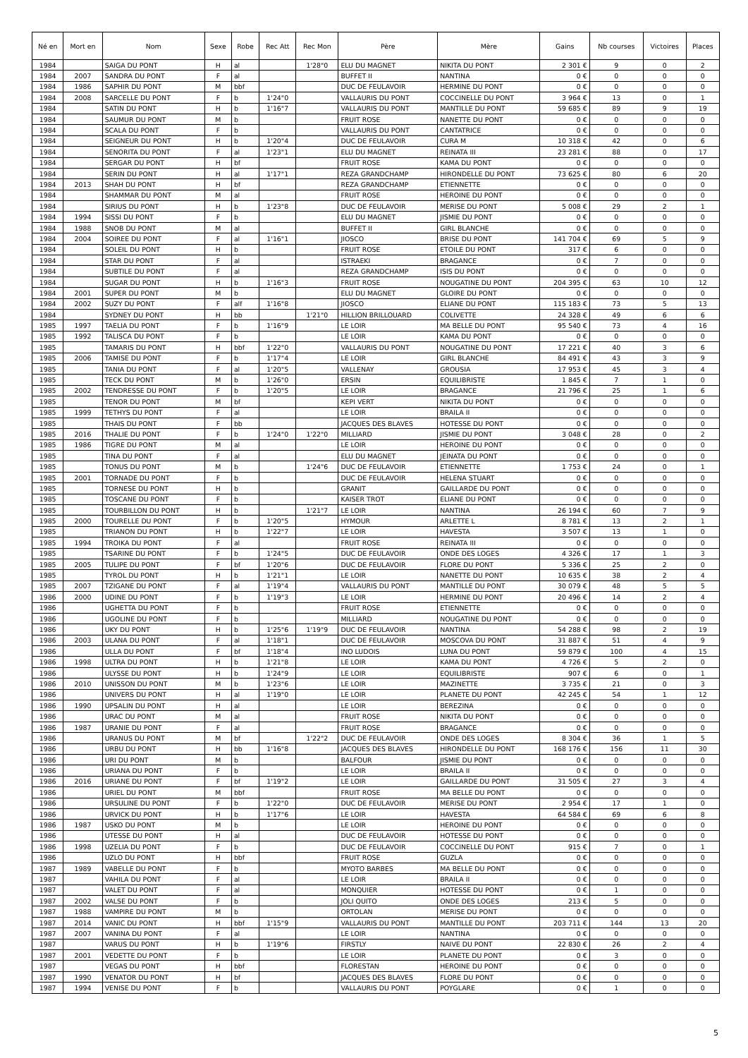| Né en | Mort en | Nom | Sexe | Robe | Rec Att | Rec Mon | Père | Mère | Gains | Nb courses | Victoires | Places |
| --- | --- | --- | --- | --- | --- | --- | --- | --- | --- | --- | --- | --- |
| 1984 | | SAIGA DU PONT | H | al | | 1'28"0 | ELU DU MAGNET | NIKITA DU PONT | 2 301 € | 9 | 0 | 2 |
| 1984 | 2007 | SANDRA DU PONT | F | al | | | BUFFET II | NANTINA | 0 € | 0 | 0 | 0 |
| 1984 | 1986 | SAPHIR DU PONT | M | bbf | | | DUC DE FEULAVOIR | HERMINE DU PONT | 0 € | 0 | 0 | 0 |
| 1984 | 2008 | SARCELLE DU PONT | F | b | 1'24"0 | | VALLAURIS DU PONT | COCCINELLE DU PONT | 3 964 € | 13 | 0 | 1 |
| 1984 | | SATIN DU PONT | H | b | 1'16"7 | | VALLAURIS DU PONT | MANTILLE DU PONT | 59 685 € | 89 | 9 | 19 |
| 1984 | | SAUMUR DU PONT | M | b | | | FRUIT ROSE | NANETTE DU PONT | 0 € | 0 | 0 | 0 |
| 1984 | | SCALA DU PONT | F | b | | | VALLAURIS DU PONT | CANTATRICE | 0 € | 0 | 0 | 0 |
| 1984 | | SEIGNEUR DU PONT | H | b | 1'20"4 | | DUC DE FEULAVOIR | CURA M | 10 318 € | 42 | 0 | 6 |
| 1984 | | SENORITA DU PONT | F | al | 1'23"1 | | ELU DU MAGNET | REINATA III | 23 281 € | 88 | 0 | 17 |
| 1984 | | SERGAR DU PONT | H | bf | | | FRUIT ROSE | KAMA DU PONT | 0 € | 0 | 0 | 0 |
| 1984 | | SERIN DU PONT | H | al | 1'17"1 | | REZA GRANDCHAMP | HIRONDELLE DU PONT | 73 625 € | 80 | 6 | 20 |
| 1984 | 2013 | SHAH DU PONT | H | bf | | | REZA GRANDCHAMP | ETIENNETTE | 0 € | 0 | 0 | 0 |
| 1984 | | SHAMMAR DU PONT | M | al | | | FRUIT ROSE | HEROINE DU PONT | 0 € | 0 | 0 | 0 |
| 1984 | | SIRIUS DU PONT | H | b | 1'23"8 | | DUC DE FEULAVOIR | MERISE DU PONT | 5 008 € | 29 | 2 | 1 |
| 1984 | 1994 | SISSI DU PONT | F | b | | | ELU DU MAGNET | JISMIE DU PONT | 0 € | 0 | 0 | 0 |
| 1984 | 1988 | SNOB DU PONT | M | al | | | BUFFET II | GIRL BLANCHE | 0 € | 0 | 0 | 0 |
| 1984 | 2004 | SOIREE DU PONT | F | al | 1'16"1 | | JIOSCO | BRISE DU PONT | 141 704 € | 69 | 5 | 9 |
| 1984 | | SOLEIL DU PONT | H | b | | | FRUIT ROSE | ETOILE DU PONT | 317 € | 6 | 0 | 0 |
| 1984 | | STAR DU PONT | F | al | | | ISTRAEKI | BRAGANCE | 0 € | 7 | 0 | 0 |
| 1984 | | SUBTILE DU PONT | F | al | | | REZA GRANDCHAMP | ISIS DU PONT | 0 € | 0 | 0 | 0 |
| 1984 | | SUGAR DU PONT | H | b | 1'16"3 | | FRUIT ROSE | NOUGATINE DU PONT | 204 395 € | 63 | 10 | 12 |
| 1984 | 2001 | SUPER DU PONT | M | b | | | ELU DU MAGNET | GLOIRE DU PONT | 0 € | 0 | 0 | 0 |
| 1984 | 2002 | SUZY DU PONT | F | alf | 1'16"8 | | JIOSCO | ELIANE DU PONT | 115 183 € | 73 | 5 | 13 |
| 1984 | | SYDNEY DU PONT | H | bb | | 1'21"0 | HILLION BRILLOUARD | COLIVETTE | 24 328 € | 49 | 6 | 6 |
| 1985 | 1997 | TAELIA DU PONT | F | b | 1'16"9 | | LE LOIR | MA BELLE DU PONT | 95 540 € | 73 | 4 | 16 |
| 1985 | 1992 | TALISCA DU PONT | F | b | | | LE LOIR | KAMA DU PONT | 0 € | 0 | 0 | 0 |
| 1985 | | TAMARIS DU PONT | H | bbf | 1'22"0 | | VALLAURIS DU PONT | NOUGATINE DU PONT | 17 221 € | 40 | 3 | 6 |
| 1985 | 2006 | TAMISE DU PONT | F | b | 1'17"4 | | LE LOIR | GIRL BLANCHE | 84 491 € | 43 | 3 | 9 |
| 1985 | | TANIA DU PONT | F | al | 1'20"5 | | VALLENAY | GROUSIA | 17 953 € | 45 | 3 | 4 |
| 1985 | | TECK DU PONT | M | b | 1'26"0 | | ERSIN | EQUILIBRISTE | 1 845 € | 7 | 1 | 0 |
| 1985 | 2002 | TENDRESSE DU PONT | F | b | 1'20"5 | | LE LOIR | BRAGANCE | 21 796 € | 25 | 1 | 6 |
| 1985 | | TENOR DU PONT | M | bf | | | KEPI VERT | NIKITA DU PONT | 0 € | 0 | 0 | 0 |
| 1985 | 1999 | TETHYS DU PONT | F | al | | | LE LOIR | BRAILA II | 0 € | 0 | 0 | 0 |
| 1985 | | THAIS DU PONT | F | bb | | | JACQUES DES BLAVES | HOTESSE DU PONT | 0 € | 0 | 0 | 0 |
| 1985 | 2016 | THALIE DU PONT | F | b | 1'24"0 | 1'22"0 | MILLIARD | JISMIE DU PONT | 3 048 € | 28 | 0 | 2 |
| 1985 | 1986 | TIGRE DU PONT | M | al | | | LE LOIR | HEROINE DU PONT | 0 € | 0 | 0 | 0 |
| 1985 | | TINA DU PONT | F | al | | | ELU DU MAGNET | JEINATA DU PONT | 0 € | 0 | 0 | 0 |
| 1985 | | TONUS DU PONT | M | b | | 1'24"6 | DUC DE FEULAVOIR | ETIENNETTE | 1 753 € | 24 | 0 | 1 |
| 1985 | 2001 | TORNADE DU PONT | F | b | | | DUC DE FEULAVOIR | HELENA STUART | 0 € | 0 | 0 | 0 |
| 1985 | | TORNESE DU PONT | H | b | | | GRANIT | GAILLARDE DU PONT | 0 € | 0 | 0 | 0 |
| 1985 | | TOSCANE DU PONT | F | b | | | KAISER TROT | ELIANE DU PONT | 0 € | 0 | 0 | 0 |
| 1985 | | TOURBILLON DU PONT | H | b | | 1'21"7 | LE LOIR | NANTINA | 26 194 € | 60 | 7 | 9 |
| 1985 | 2000 | TOURELLE DU PONT | F | b | 1'20"5 | | HYMOUR | ARLETTE L | 8 781 € | 13 | 2 | 1 |
| 1985 | | TRIANON DU PONT | H | b | 1'22"7 | | LE LOIR | HAVESTA | 3 507 € | 13 | 1 | 0 |
| 1985 | 1994 | TROIKA DU PONT | F | al | | | FRUIT ROSE | REINATA III | 0 € | 0 | 0 | 0 |
| 1985 | | TSARINE DU PONT | F | b | 1'24"5 | | DUC DE FEULAVOIR | ONDE DES LOGES | 4 326 € | 17 | 1 | 3 |
| 1985 | 2005 | TULIPE DU PONT | F | bf | 1'20"6 | | DUC DE FEULAVOIR | FLORE DU PONT | 5 336 € | 25 | 2 | 0 |
| 1985 | | TYROL DU PONT | H | b | 1'21"1 | | LE LOIR | NANETTE DU PONT | 10 635 € | 38 | 2 | 4 |
| 1985 | 2007 | TZIGANE DU PONT | F | al | 1'19"4 | | VALLAURIS DU PONT | MANTILLE DU PONT | 30 079 € | 48 | 5 | 5 |
| 1986 | 2000 | UDINE DU PONT | F | b | 1'19"3 | | LE LOIR | HERMINE DU PONT | 20 496 € | 14 | 2 | 4 |
| 1986 | | UGHETTA DU PONT | F | b | | | FRUIT ROSE | ETIENNETTE | 0 € | 0 | 0 | 0 |
| 1986 | | UGOLINE DU PONT | F | b | | | MILLIARD | NOUGATINE DU PONT | 0 € | 0 | 0 | 0 |
| 1986 | | UKY DU PONT | H | b | 1'25"6 | 1'19"9 | DUC DE FEULAVOIR | NANTINA | 54 288 € | 98 | 2 | 19 |
| 1986 | 2003 | ULANA DU PONT | F | al | 1'18"1 | | DUC DE FEULAVOIR | MOSCOVA DU PONT | 31 887 € | 51 | 4 | 9 |
| 1986 | | ULLA DU PONT | F | bf | 1'18"4 | | INO LUDOIS | LUNA DU PONT | 59 879 € | 100 | 4 | 15 |
| 1986 | 1998 | ULTRA DU PONT | H | b | 1'21"8 | | LE LOIR | KAMA DU PONT | 4 726 € | 5 | 2 | 0 |
| 1986 | | ULYSSE DU PONT | H | b | 1'24"9 | | LE LOIR | EQUILIBRISTE | 907 € | 6 | 0 | 1 |
| 1986 | 2010 | UNISSON DU PONT | M | b | 1'23"6 | | LE LOIR | MAZINETTE | 3 735 € | 21 | 0 | 3 |
| 1986 | | UNIVERS DU PONT | H | al | 1'19"0 | | LE LOIR | PLANETE DU PONT | 42 245 € | 54 | 1 | 12 |
| 1986 | 1990 | UPSALIN DU PONT | H | al | | | LE LOIR | BEREZINA | 0 € | 0 | 0 | 0 |
| 1986 | | URAC DU PONT | M | al | | | FRUIT ROSE | NIKITA DU PONT | 0 € | 0 | 0 | 0 |
| 1986 | 1987 | URANIE DU PONT | F | al | | | FRUIT ROSE | BRAGANCE | 0 € | 0 | 0 | 0 |
| 1986 | | URANUS DU PONT | M | bf | | 1'22"2 | DUC DE FEULAVOIR | ONDE DES LOGES | 8 304 € | 36 | 1 | 5 |
| 1986 | | URBU DU PONT | H | bb | 1'16"8 | | JACQUES DES BLAVES | HIRONDELLE DU PONT | 168 176 € | 156 | 11 | 30 |
| 1986 | | URI DU PONT | M | b | | | BALFOUR | JISMIE DU PONT | 0 € | 0 | 0 | 0 |
| 1986 | | URIANA DU PONT | F | b | | | LE LOIR | BRAILA II | 0 € | 0 | 0 | 0 |
| 1986 | 2016 | URIANE DU PONT | F | bf | 1'19"2 | | LE LOIR | GAILLARDE DU PONT | 31 505 € | 27 | 3 | 4 |
| 1986 | | URIEL DU PONT | M | bbf | | | FRUIT ROSE | MA BELLE DU PONT | 0 € | 0 | 0 | 0 |
| 1986 | | URSULINE DU PONT | F | b | 1'22"0 | | DUC DE FEULAVOIR | MERISE DU PONT | 2 954 € | 17 | 1 | 0 |
| 1986 | | URVICK DU PONT | H | b | 1'17"6 | | LE LOIR | HAVESTA | 64 584 € | 69 | 6 | 8 |
| 1986 | 1987 | USKO DU PONT | M | b | | | LE LOIR | HEROINE DU PONT | 0 € | 0 | 0 | 0 |
| 1986 | | UTESSE DU PONT | H | al | | | DUC DE FEULAVOIR | HOTESSE DU PONT | 0 € | 0 | 0 | 0 |
| 1986 | 1998 | UZELIA DU PONT | F | b | | | DUC DE FEULAVOIR | COCCINELLE DU PONT | 915 € | 7 | 0 | 1 |
| 1986 | | UZLO DU PONT | H | bbf | | | FRUIT ROSE | GUZLA | 0 € | 0 | 0 | 0 |
| 1987 | 1989 | VABELLE DU PONT | F | b | | | MYOTO BARBES | MA BELLE DU PONT | 0 € | 0 | 0 | 0 |
| 1987 | | VAHILA DU PONT | F | al | | | LE LOIR | BRAILA II | 0 € | 0 | 0 | 0 |
| 1987 | | VALET DU PONT | F | al | | | MONQUIER | HOTESSE DU PONT | 0 € | 1 | 0 | 0 |
| 1987 | 2002 | VALSE DU PONT | F | b | | | JOLI QUITO | ONDE DES LOGES | 213 € | 5 | 0 | 0 |
| 1987 | 1988 | VAMPIRE DU PONT | M | b | | | ORTOLAN | MERISE DU PONT | 0 € | 0 | 0 | 0 |
| 1987 | 2014 | VANIC DU PONT | H | bbf | 1'15"9 | | VALLAURIS DU PONT | MANTILLE DU PONT | 203 711 € | 144 | 13 | 20 |
| 1987 | 2007 | VANINA DU PONT | F | al | | | LE LOIR | NANTINA | 0 € | 0 | 0 | 0 |
| 1987 | | VARUS DU PONT | H | b | 1'19"6 | | FIRSTLY | NAIVE DU PONT | 22 830 € | 26 | 2 | 4 |
| 1987 | 2001 | VEDETTE DU PONT | F | b | | | LE LOIR | PLANETE DU PONT | 0 € | 3 | 0 | 0 |
| 1987 | | VEGAS DU PONT | H | bbf | | | FLORESTAN | HEROINE DU PONT | 0 € | 0 | 0 | 0 |
| 1987 | 1990 | VENATOR DU PONT | H | bf | | | JACQUES DES BLAVES | FLORE DU PONT | 0 € | 0 | 0 | 0 |
| 1987 | 1994 | VENISE DU PONT | F | b | | | VALLAURIS DU PONT | POYGLARE | 0 € | 1 | 0 | 0 |
5